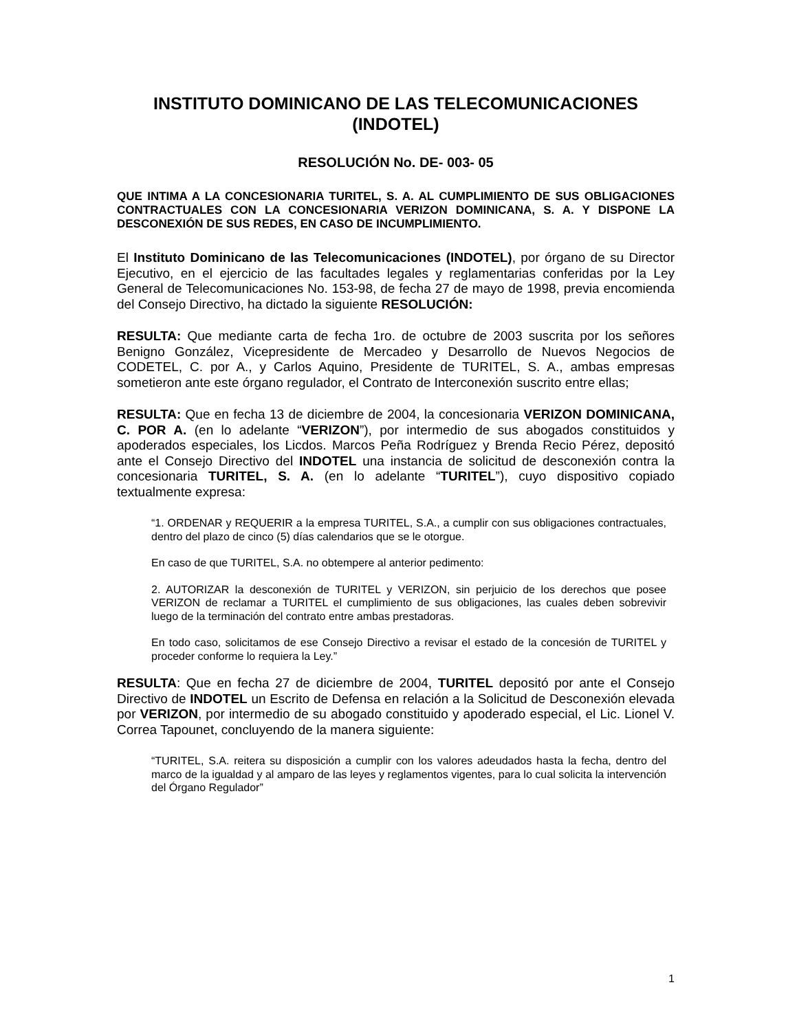INSTITUTO DOMINICANO DE LAS TELECOMUNICACIONES
(INDOTEL)
RESOLUCIÓN No. DE- 003- 05
QUE INTIMA A LA CONCESIONARIA TURITEL, S. A. AL CUMPLIMIENTO DE SUS OBLIGACIONES CONTRACTUALES CON LA CONCESIONARIA VERIZON DOMINICANA, S. A. Y DISPONE LA DESCONEXIÓN DE SUS REDES, EN CASO DE INCUMPLIMIENTO.
El Instituto Dominicano de las Telecomunicaciones (INDOTEL), por órgano de su Director Ejecutivo, en el ejercicio de las facultades legales y reglamentarias conferidas por la Ley General de Telecomunicaciones No. 153-98, de fecha 27 de mayo de 1998, previa encomienda del Consejo Directivo, ha dictado la siguiente RESOLUCIÓN:
RESULTA: Que mediante carta de fecha 1ro. de octubre de 2003 suscrita por los señores Benigno González, Vicepresidente de Mercadeo y Desarrollo de Nuevos Negocios de CODETEL, C. por A., y Carlos Aquino, Presidente de TURITEL, S. A., ambas empresas sometieron ante este órgano regulador, el Contrato de Interconexión suscrito entre ellas;
RESULTA: Que en fecha 13 de diciembre de 2004, la concesionaria VERIZON DOMINICANA, C. POR A. (en lo adelante “VERIZON”), por intermedio de sus abogados constituidos y apoderados especiales, los Licdos. Marcos Peña Rodríguez y Brenda Recio Pérez, depositó ante el Consejo Directivo del INDOTEL una instancia de solicitud de desconexión contra la concesionaria TURITEL, S. A. (en lo adelante “TURITEL”), cuyo dispositivo copiado textualmente expresa:
“1. ORDENAR y REQUERIR a la empresa TURITEL, S.A., a cumplir con sus obligaciones contractuales, dentro del plazo de cinco (5) días calendarios que se le otorgue.
En caso de que TURITEL, S.A. no obtempere al anterior pedimento:
2. AUTORIZAR la desconexión de TURITEL y VERIZON, sin perjuicio de los derechos que posee VERIZON de reclamar a TURITEL el cumplimiento de sus obligaciones, las cuales deben sobrevivir luego de la terminación del contrato entre ambas prestadoras.
En todo caso, solicitamos de ese Consejo Directivo a revisar el estado de la concesión de TURITEL y proceder conforme lo requiera la Ley.”
RESULTA: Que en fecha 27 de diciembre de 2004, TURITEL depositó por ante el Consejo Directivo de INDOTEL un Escrito de Defensa en relación a la Solicitud de Desconexión elevada por VERIZON, por intermedio de su abogado constituido y apoderado especial, el Lic. Lionel V. Correa Tapounet, concluyendo de la manera siguiente:
“TURITEL, S.A. reitera su disposición a cumplir con los valores adeudados hasta la fecha, dentro del marco de la igualdad y al amparo de las leyes y reglamentos vigentes, para lo cual solicita la intervención del Órgano Regulador”
1